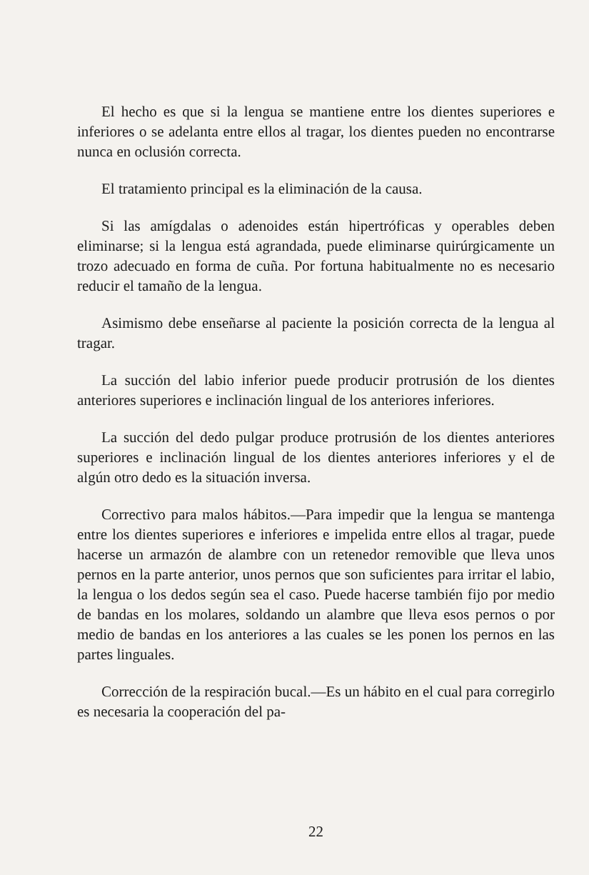El hecho es que si la lengua se mantiene entre los dientes superiores e inferiores o se adelanta entre ellos al tragar, los dientes pueden no encontrarse nunca en oclusión correcta.
El tratamiento principal es la eliminación de la causa.
Si las amígdalas o adenoides están hipertróficas y operables deben eliminarse; si la lengua está agrandada, puede eliminarse quirúrgicamente un trozo adecuado en forma de cuña. Por fortuna habitualmente no es necesario reducir el tamaño de la lengua.
Asimismo debe enseñarse al paciente la posición correcta de la lengua al tragar.
La succión del labio inferior puede producir protrusión de los dientes anteriores superiores e inclinación lingual de los anteriores inferiores.
La succión del dedo pulgar produce protrusión de los dientes anteriores superiores e inclinación lingual de los dientes anteriores inferiores y el de algún otro dedo es la situación inversa.
Correctivo para malos hábitos.—Para impedir que la lengua se mantenga entre los dientes superiores e inferiores e impelida entre ellos al tragar, puede hacerse un armazón de alambre con un retenedor removible que lleva unos pernos en la parte anterior, unos pernos que son suficientes para irritar el labio, la lengua o los dedos según sea el caso. Puede hacerse también fijo por medio de bandas en los molares, soldando un alambre que lleva esos pernos o por medio de bandas en los anteriores a las cuales se les ponen los pernos en las partes linguales.
Corrección de la respiración bucal.—Es un hábito en el cual para corregirlo es necesaria la cooperación del pa-
22